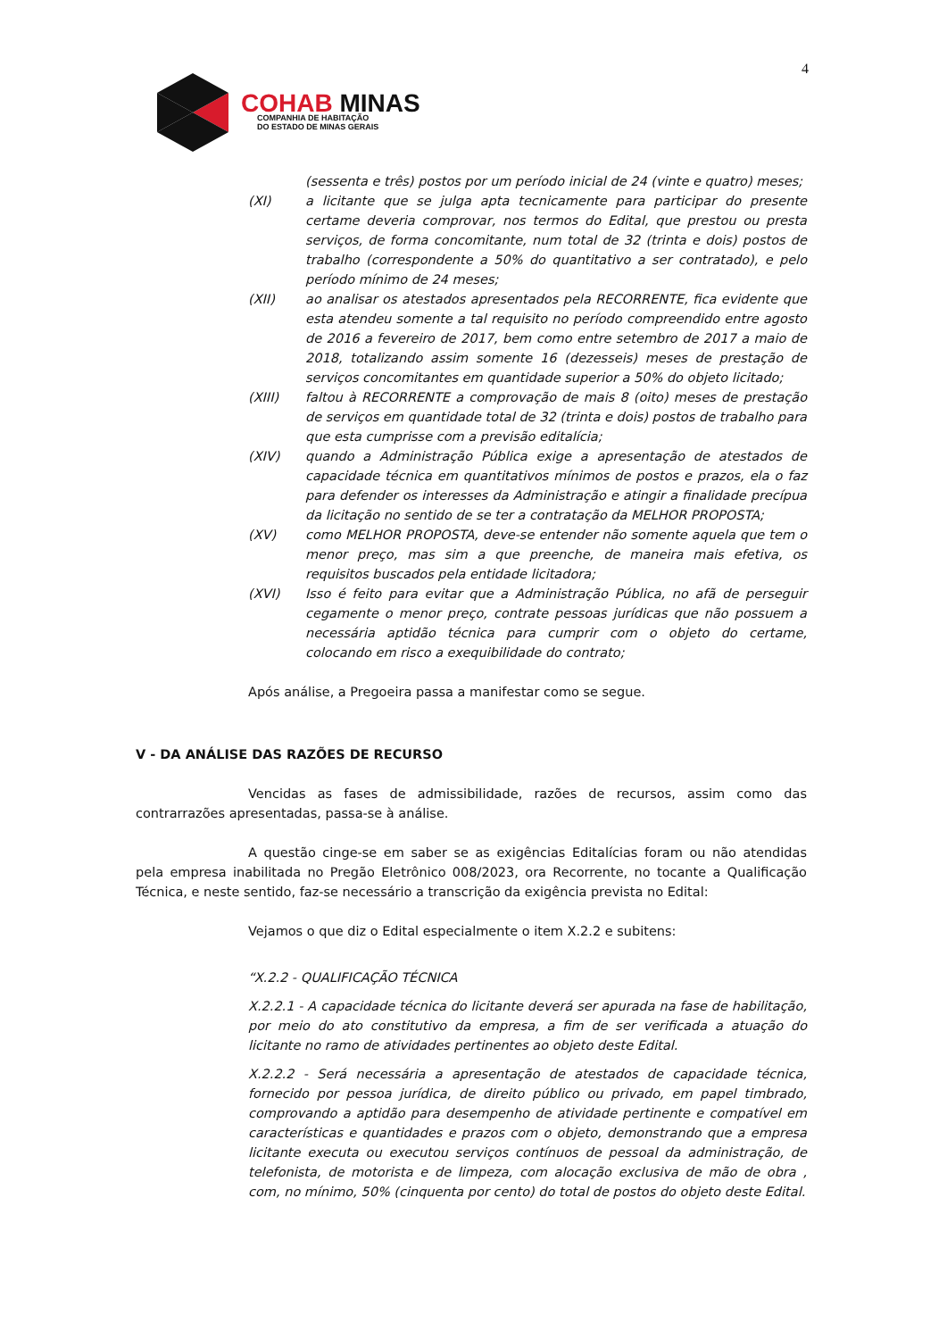4
COHAB MINAS
COMPANHIA DE HABITAÇÃO
DO ESTADO DE MINAS GERAIS
(sessenta e três) postos por um período inicial de 24 (vinte e quatro) meses;
(XI) a licitante que se julga apta tecnicamente para participar do presente certame deveria comprovar, nos termos do Edital, que prestou ou presta serviços, de forma concomitante, num total de 32 (trinta e dois) postos de trabalho (correspondente a 50% do quantitativo a ser contratado), e pelo período mínimo de 24 meses;
(XII) ao analisar os atestados apresentados pela RECORRENTE, fica evidente que esta atendeu somente a tal requisito no período compreendido entre agosto de 2016 a fevereiro de 2017, bem como entre setembro de 2017 a maio de 2018, totalizando assim somente 16 (dezesseis) meses de prestação de serviços concomitantes em quantidade superior a 50% do objeto licitado;
(XIII) faltou à RECORRENTE a comprovação de mais 8 (oito) meses de prestação de serviços em quantidade total de 32 (trinta e dois) postos de trabalho para que esta cumprisse com a previsão editalícia;
(XIV) quando a Administração Pública exige a apresentação de atestados de capacidade técnica em quantitativos mínimos de postos e prazos, ela o faz para defender os interesses da Administração e atingir a finalidade precípua da licitação no sentido de se ter a contratação da MELHOR PROPOSTA;
(XV) como MELHOR PROPOSTA, deve-se entender não somente aquela que tem o menor preço, mas sim a que preenche, de maneira mais efetiva, os requisitos buscados pela entidade licitadora;
(XVI) Isso é feito para evitar que a Administração Pública, no afã de perseguir cegamente o menor preço, contrate pessoas jurídicas que não possuem a necessária aptidão técnica para cumprir com o objeto do certame, colocando em risco a exequibilidade do contrato;
Após análise, a Pregoeira passa a manifestar como se segue.
V - DA ANÁLISE DAS RAZÕES DE RECURSO
Vencidas as fases de admissibilidade, razões de recursos, assim como das contrarrazões apresentadas, passa-se à análise.
A questão cinge-se em saber se as exigências Editalícias foram ou não atendidas pela empresa inabilitada no Pregão Eletrônico 008/2023, ora Recorrente, no tocante a Qualificação Técnica, e neste sentido, faz-se necessário a transcrição da exigência prevista no Edital:
Vejamos o que diz o Edital especialmente o item X.2.2 e subitens:
“X.2.2 - QUALIFICAÇÃO TÉCNICA
X.2.2.1 - A capacidade técnica do licitante deverá ser apurada na fase de habilitação, por meio do ato constitutivo da empresa, a fim de ser verificada a atuação do licitante no ramo de atividades pertinentes ao objeto deste Edital.
X.2.2.2 - Será necessária a apresentação de atestados de capacidade técnica, fornecido por pessoa jurídica, de direito público ou privado, em papel timbrado, comprovando a aptidão para desempenho de atividade pertinente e compatível em características e quantidades e prazos com o objeto, demonstrando que a empresa licitante executa ou executou serviços contínuos de pessoal da administração, de telefonista, de motorista e de limpeza, com alocação exclusiva de mão de obra , com, no mínimo, 50% (cinquenta por cento) do total de postos do objeto deste Edital.